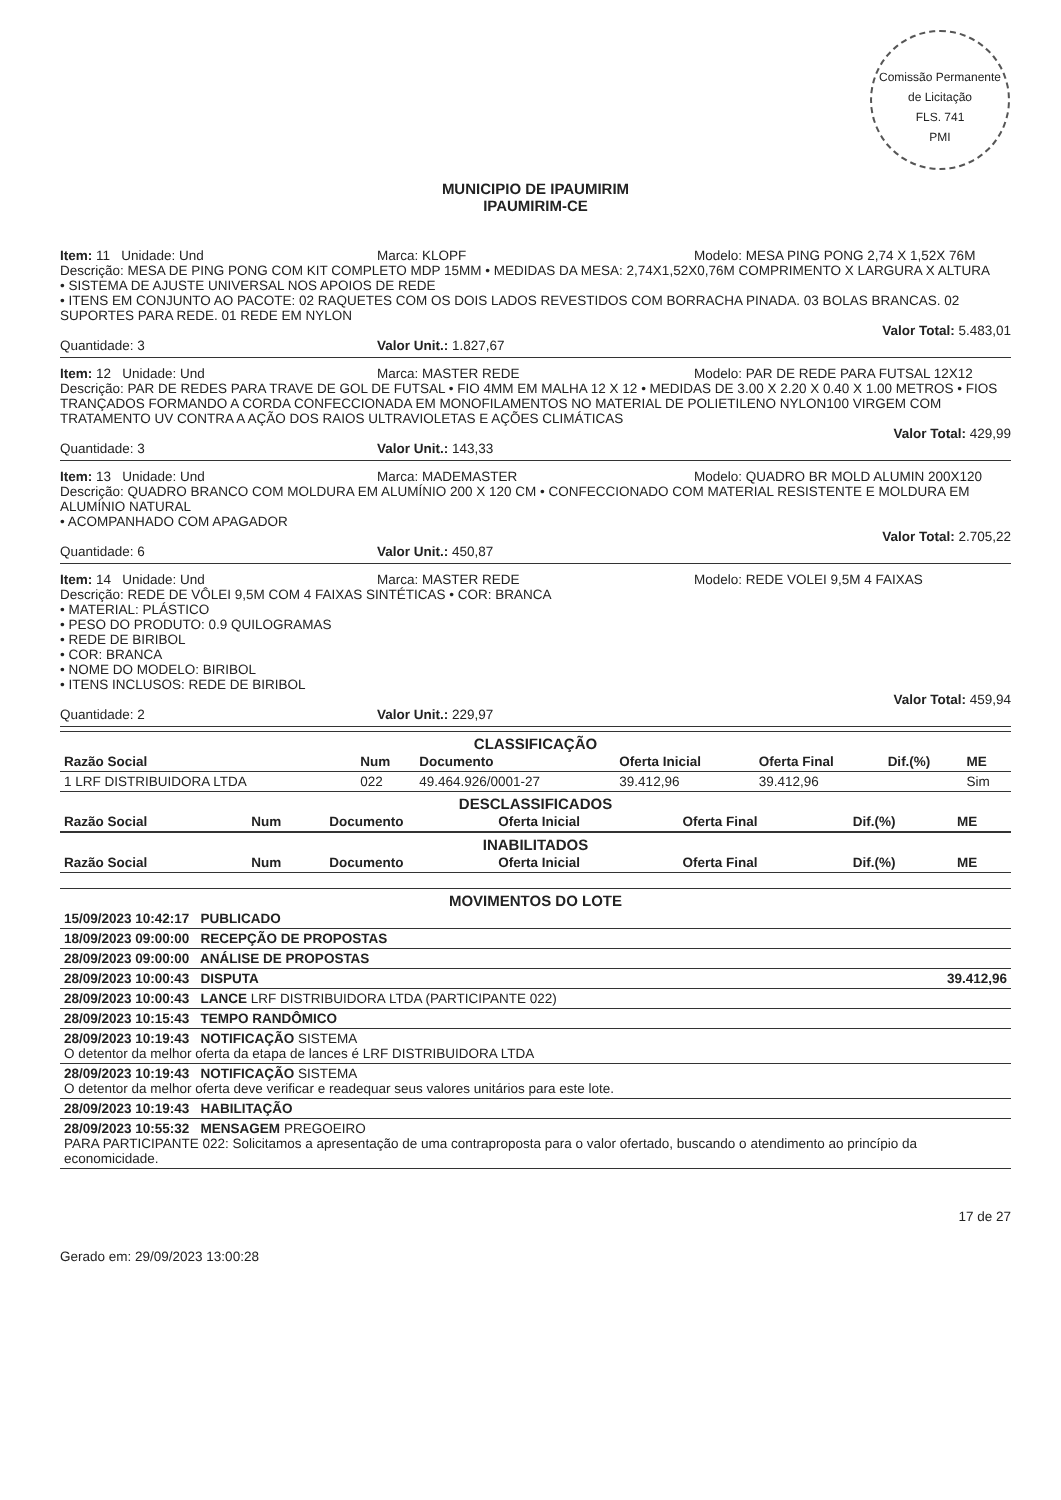Comissão Permanente de Licitação
FLS. 741
PMI
MUNICIPIO DE IPAUMIRIM
IPAUMIRIM-CE
Item: 11 Unidade: Und Marca: KLOPF Modelo: MESA PING PONG 2,74 X 1,52X 76M
Descrição: MESA DE PING PONG COM KIT COMPLETO MDP 15MM • MEDIDAS DA MESA: 2,74X1,52X0,76M COMPRIMENTO X LARGURA X ALTURA
• SISTEMA DE AJUSTE UNIVERSAL NOS APOIOS DE REDE
• ITENS EM CONJUNTO AO PACOTE: 02 RAQUETES COM OS DOIS LADOS REVESTIDOS COM BORRACHA PINADA. 03 BOLAS BRANCAS. 02 SUPORTES PARA REDE. 01 REDE EM NYLON
Valor Total: 5.483,01
Quantidade: 3 Valor Unit.: 1.827,67
Item: 12 Unidade: Und Marca: MASTER REDE Modelo: PAR DE REDE PARA FUTSAL 12X12
Descrição: PAR DE REDES PARA TRAVE DE GOL DE FUTSAL • FIO 4MM EM MALHA 12 X 12 • MEDIDAS DE 3.00 X 2.20 X 0.40 X 1.00 METROS • FIOS TRANÇADOS FORMANDO A CORDA CONFECCIONADA EM MONOFILAMENTOS NO MATERIAL DE POLIETILENO NYLON100 VIRGEM COM TRATAMENTO UV CONTRA A AÇÃO DOS RAIOS ULTRAVIOLETAS E AÇÕES CLIMÁTICAS
Valor Total: 429,99
Quantidade: 3 Valor Unit.: 143,33
Item: 13 Unidade: Und Marca: MADEMASTER Modelo: QUADRO BR MOLD ALUMIN 200X120
Descrição: QUADRO BRANCO COM MOLDURA EM ALUMÍNIO 200 X 120 CM • CONFECCIONADO COM MATERIAL RESISTENTE E MOLDURA EM ALUMÍNIO NATURAL
• ACOMPANHADO COM APAGADOR
Valor Total: 2.705,22
Quantidade: 6 Valor Unit.: 450,87
Item: 14 Unidade: Und Marca: MASTER REDE Modelo: REDE VOLEI 9,5M 4 FAIXAS
Descrição: REDE DE VÔLEI 9,5M COM 4 FAIXAS SINTÉTICAS • COR: BRANCA
• MATERIAL: PLÁSTICO
• PESO DO PRODUTO: 0.9 QUILOGRAMAS
• REDE DE BIRIBOL
• COR: BRANCA
• NOME DO MODELO: BIRIBOL
• ITENS INCLUSOS: REDE DE BIRIBOL
Valor Total: 459,94
Quantidade: 2 Valor Unit.: 229,97
CLASSIFICAÇÃO
| Razão Social | Num | Documento | Oferta Inicial | Oferta Final | Dif.(%) | ME |
| --- | --- | --- | --- | --- | --- | --- |
| 1 LRF DISTRIBUIDORA LTDA | 022 | 49.464.926/0001-27 | 39.412,96 | 39.412,96 | | Sim |
DESCLASSIFICADOS
| Razão Social | Num | Documento | Oferta Inicial | Oferta Final | Dif.(%) | ME |
| --- | --- | --- | --- | --- | --- | --- |
INABILITADOS
| Razão Social | Num | Documento | Oferta Inicial | Oferta Final | Dif.(%) | ME |
| --- | --- | --- | --- | --- | --- | --- |
MOVIMENTOS DO LOTE
| 15/09/2023 10:42:17 PUBLICADO | |
| 18/09/2023 09:00:00 RECEPÇÃO DE PROPOSTAS | |
| 28/09/2023 09:00:00 ANÁLISE DE PROPOSTAS | |
| 28/09/2023 10:00:43 DISPUTA | 39.412,96 |
| 28/09/2023 10:00:43 LANCE LRF DISTRIBUIDORA LTDA (PARTICIPANTE 022) | |
| 28/09/2023 10:15:43 TEMPO RANDÔMICO | |
| 28/09/2023 10:19:43 NOTIFICAÇÃO SISTEMA O detentor da melhor oferta da etapa de lances é LRF DISTRIBUIDORA LTDA | |
| 28/09/2023 10:19:43 NOTIFICAÇÃO SISTEMA O detentor da melhor oferta deve verificar e readequar seus valores unitários para este lote. | |
| 28/09/2023 10:19:43 HABILITAÇÃO | |
| 28/09/2023 10:55:32 MENSAGEM PREGOEIRO PARA PARTICIPANTE 022: Solicitamos a apresentação de uma contraproposta para o valor ofertado, buscando o atendimento ao princípio da economicidade. | |
Gerado em: 29/09/2023 13:00:28
17 de 27